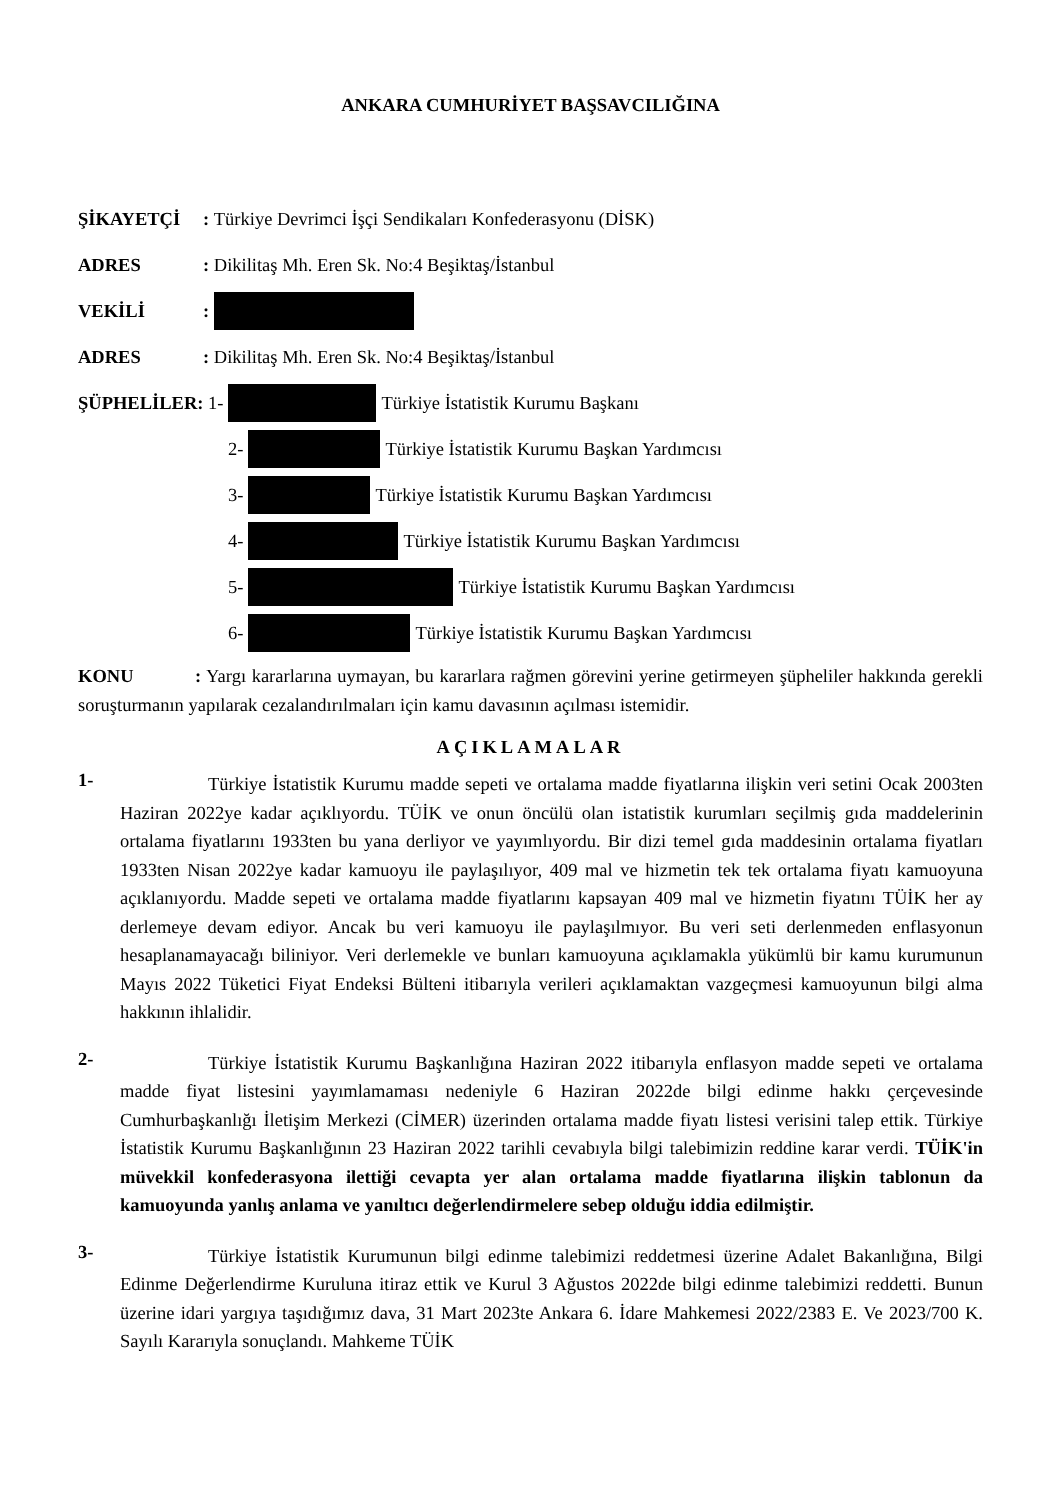ANKARA CUMHURİYET BAŞSAVCILIĞINA
ŞİKAYETÇİ: Türkiye Devrimci İşçi Sendikaları Konfederasyonu (DİSK)
ADRES: Dikilitaş Mh. Eren Sk. No:4 Beşiktaş/İstanbul
VEKİLİ:
ADRES: Dikilitaş Mh. Eren Sk. No:4 Beşiktaş/İstanbul
ŞÜPHELİLER: 1- Türkiye İstatistik Kurumu Başkanı
2- Türkiye İstatistik Kurumu Başkan Yardımcısı
3- Türkiye İstatistik Kurumu Başkan Yardımcısı
4- Türkiye İstatistik Kurumu Başkan Yardımcısı
5- Türkiye İstatistik Kurumu Başkan Yardımcısı
6- Türkiye İstatistik Kurumu Başkan Yardımcısı
KONU : Yargı kararlarına uymayan, bu kararlara rağmen görevini yerine getirmeyen şüpheliler hakkında gerekli soruşturmanın yapılarak cezalandırılmaları için kamu davasının açılması istemidir.
AÇIKLAMALAR
1-
Türkiye İstatistik Kurumu madde sepeti ve ortalama madde fiyatlarına ilişkin veri setini Ocak 2003ten Haziran 2022ye kadar açıklıyordu. TÜİK ve onun öncülü olan istatistik kurumları seçilmiş gıda maddelerinin ortalama fiyatlarını 1933ten bu yana derliyor ve yayımlıyordu. Bir dizi temel gıda maddesinin ortalama fiyatları 1933ten Nisan 2022ye kadar kamuoyu ile paylaşılıyor, 409 mal ve hizmetin tek tek ortalama fiyatı kamuoyuna açıklanıyordu. Madde sepeti ve ortalama madde fiyatlarını kapsayan 409 mal ve hizmetin fiyatını TÜİK her ay derlemeye devam ediyor. Ancak bu veri kamuoyu ile paylaşılmıyor. Bu veri seti derlenmeden enflasyonun hesaplanamayacağı biliniyor. Veri derlemekle ve bunları kamuoyuna açıklamakla yükümlü bir kamu kurumunun Mayıs 2022 Tüketici Fiyat Endeksi Bülteni itibarıyla verileri açıklamaktan vazgeçmesi kamuoyunun bilgi alma hakkının ihlalidir.
2-
Türkiye İstatistik Kurumu Başkanlığına Haziran 2022 itibarıyla enflasyon madde sepeti ve ortalama madde fiyat listesini yayımlamaması nedeniyle 6 Haziran 2022de bilgi edinme hakkı çerçevesinde Cumhurbaşkanlığı İletişim Merkezi (CİMER) üzerinden ortalama madde fiyatı listesi verisini talep ettik. Türkiye İstatistik Kurumu Başkanlığının 23 Haziran 2022 tarihli cevabıyla bilgi talebimizin reddine karar verdi. TÜİK'in müvekkil konfederasyona ilettiği cevapta yer alan ortalama madde fiyatlarına ilişkin tablonun da kamuoyunda yanlış anlama ve yanıltıcı değerlendirmelere sebep olduğu iddia edilmiştir.
3-
Türkiye İstatistik Kurumunun bilgi edinme talebimizi reddetmesi üzerine Adalet Bakanlığına, Bilgi Edinme Değerlendirme Kuruluna itiraz ettik ve Kurul 3 Ağustos 2022de bilgi edinme talebimizi reddetti. Bunun üzerine idari yargıya taşıdığımız dava, 31 Mart 2023te Ankara 6. İdare Mahkemesi 2022/2383 E. Ve 2023/700 K. Sayılı Kararıyla sonuçlandı. Mahkeme TÜİK